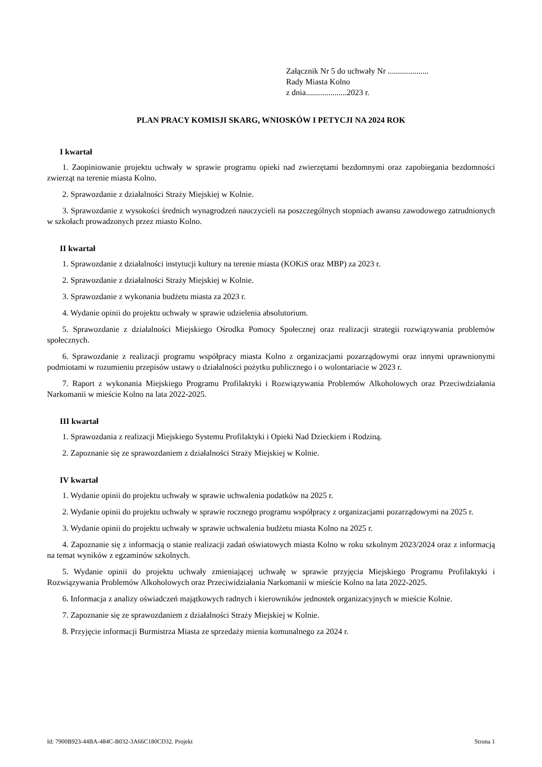Załącznik Nr 5 do uchwały Nr ....................
Rady Miasta Kolno
z dnia....................2023 r.
PLAN PRACY KOMISJI SKARG, WNIOSKÓW I PETYCJI NA 2024 ROK
I kwartał
1. Zaopiniowanie projektu uchwały w sprawie programu opieki nad zwierzętami bezdomnymi oraz zapobiegania bezdomności zwierząt na terenie miasta Kolno.
2. Sprawozdanie z działalności Straży Miejskiej w Kolnie.
3. Sprawozdanie z wysokości średnich wynagrodzeń nauczycieli na poszczególnych stopniach awansu zawodowego zatrudnionych w szkołach prowadzonych przez miasto Kolno.
II kwartał
1. Sprawozdanie z działalności instytucji kultury na terenie miasta (KOKiS oraz MBP) za 2023 r.
2. Sprawozdanie z działalności Straży Miejskiej w Kolnie.
3. Sprawozdanie z wykonania budżetu miasta za 2023 r.
4. Wydanie opinii do projektu uchwały w sprawie udzielenia absolutorium.
5. Sprawozdanie z działalności Miejskiego Ośrodka Pomocy Społecznej oraz realizacji strategii rozwiązywania problemów społecznych.
6. Sprawozdanie z realizacji programu współpracy miasta Kolno z organizacjami pozarządowymi oraz innymi uprawnionymi podmiotami w rozumieniu przepisów ustawy o działalności pożytku publicznego i o wolontariacie w 2023 r.
7. Raport z wykonania Miejskiego Programu Profilaktyki i Rozwiązywania Problemów Alkoholowych oraz Przeciwdziałania Narkomanii w mieście Kolno na lata 2022-2025.
III kwartał
1. Sprawozdania z realizacji Miejskiego Systemu Profilaktyki i Opieki Nad Dzieckiem i Rodziną.
2. Zapoznanie się ze sprawozdaniem z działalności Straży Miejskiej w Kolnie.
IV kwartał
1. Wydanie opinii do projektu uchwały w sprawie uchwalenia podatków na 2025 r.
2. Wydanie opinii do projektu uchwały w sprawie rocznego programu współpracy z organizacjami pozarządowymi na 2025 r.
3. Wydanie opinii do projektu uchwały w sprawie uchwalenia budżetu miasta Kolno na 2025 r.
4. Zapoznanie się z informacją o stanie realizacji zadań oświatowych miasta Kolno w roku szkolnym 2023/2024 oraz z informacją na temat wyników z egzaminów szkolnych.
5. Wydanie opinii do projektu uchwały zmieniającej uchwałę w sprawie przyjęcia Miejskiego Programu Profilaktyki i Rozwiązywania Problemów Alkoholowych oraz Przeciwidziałania Narkomanii w mieście Kolno na lata 2022-2025.
6. Informacja z analizy oświadczeń majątkowych radnych i kierowników jednostek organizacyjnych w mieście Kolnie.
7. Zapoznanie się ze sprawozdaniem z działalności Straży Miejskiej w Kolnie.
8. Przyjęcie informacji Burmistrza Miasta ze sprzedaży mienia komunalnego za 2024 r.
Id: 7900B923-44BA-484C-B032-3A66C180CD32. Projekt Strona 1